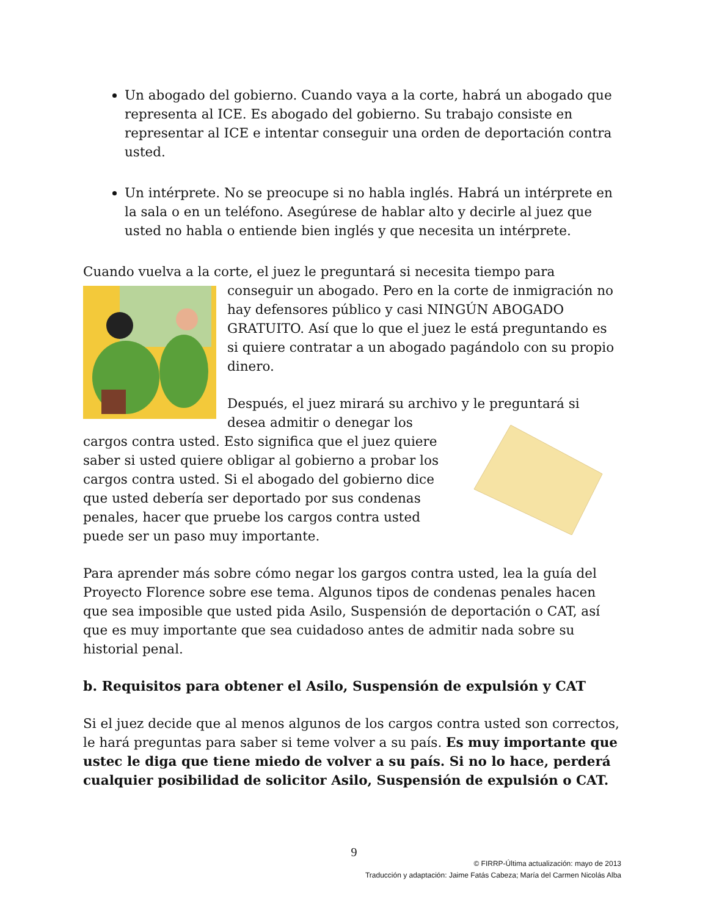Un abogado del gobierno. Cuando vaya a la corte, habrá un abogado que representa al ICE. Es abogado del gobierno. Su trabajo consiste en representar al ICE e intentar conseguir una orden de deportación contra usted.
Un intérprete. No se preocupe si no habla inglés. Habrá un intérprete en la sala o en un teléfono. Asegúrese de hablar alto y decirle al juez que usted no habla o entiende bien inglés y que necesita un intérprete.
Cuando vuelva a la corte, el juez le preguntará si necesita tiempo para conseguir un abogado. Pero en la corte de inmigración no hay defensores público y casi NINGÚN ABOGADO GRATUITO. Así que lo que el juez le está preguntando es si quiere contratar a un abogado pagándolo con su propio dinero.
Después, el juez mirará su archivo y le preguntará si desea admitir o denegar los cargos contra usted. Esto significa que el juez quiere saber si usted quiere obligar al gobierno a probar los cargos contra usted. Si el abogado del gobierno dice que usted debería ser deportado por sus condenas penales, hacer que pruebe los cargos contra usted puede ser un paso muy importante.
Para aprender más sobre cómo negar los gargos contra usted, lea la guía del Proyecto Florence sobre ese tema. Algunos tipos de condenas penales hacen que sea imposible que usted pida Asilo, Suspensión de deportación o CAT, así que es muy importante que sea cuidadoso antes de admitir nada sobre su historial penal.
b. Requisitos para obtener el Asilo, Suspensión de expulsión y CAT
Si el juez decide que al menos algunos de los cargos contra usted son correctos, le hará preguntas para saber si teme volver a su país. Es muy importante que ustec le diga que tiene miedo de volver a su país. Si no lo hace, perderá cualquier posibilidad de solicitor Asilo, Suspensión de expulsión o CAT.
9
© FIRRP-Última actualización: mayo de 2013
Traducción y adaptación: Jaime Fatás Cabeza; María del Carmen Nicolás Alba